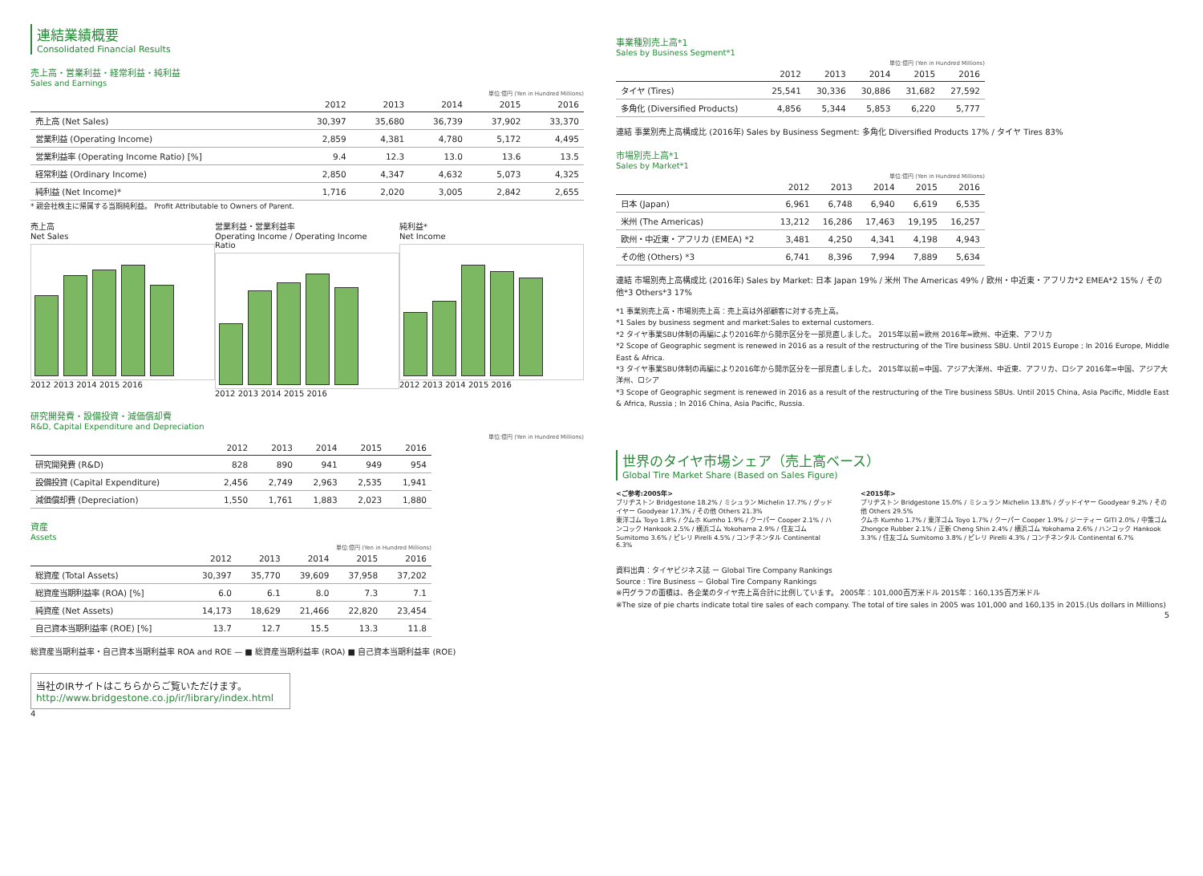連結業績概要
Consolidated Financial Results
売上高・営業利益・経常利益・純利益
Sales and Earnings
単位:億円 (Yen in Hundred Millions)
| | 2012 | 2013 | 2014 | 2015 | 2016 |
| --- | --- | --- | --- | --- | --- |
| 売上高 (Net Sales) | 30,397 | 35,680 | 36,739 | 37,902 | 33,370 |
| 営業利益 (Operating Income) | 2,859 | 4,381 | 4,780 | 5,172 | 4,495 |
| 営業利益率 (Operating Income Ratio) [%] | 9.4 | 12.3 | 13.0 | 13.6 | 13.5 |
| 経常利益 (Ordinary Income) | 2,850 | 4,347 | 4,632 | 5,073 | 4,325 |
| 純利益 (Net Income)* | 1,716 | 2,020 | 3,005 | 2,842 | 2,655 |
* 親会社株主に帰属する当期純利益。 Profit Attributable to Owners of Parent.
売上高
Net Sales
2012 2013 2014 2015 2016
営業利益・営業利益率
Operating Income / Operating Income Ratio
2012 2013 2014 2015 2016
純利益*
Net Income
2012 2013 2014 2015 2016
研究開発費・設備投資・減価償却費
R&D, Capital Expenditure and Depreciation
単位:億円 (Yen in Hundred Millions)
| | 2012 | 2013 | 2014 | 2015 | 2016 |
| --- | --- | --- | --- | --- | --- |
| 研究開発費 (R&D) | 828 | 890 | 941 | 949 | 954 |
| 設備投資 (Capital Expenditure) | 2,456 | 2,749 | 2,963 | 2,535 | 1,941 |
| 減価償却費 (Depreciation) | 1,550 | 1,761 | 1,883 | 2,023 | 1,880 |
資産
Assets
単位:億円 (Yen in Hundred Millions)
| | 2012 | 2013 | 2014 | 2015 | 2016 |
| --- | --- | --- | --- | --- | --- |
| 総資産 (Total Assets) | 30,397 | 35,770 | 39,609 | 37,958 | 37,202 |
| 総資産当期利益率 (ROA) [%] | 6.0 | 6.1 | 8.0 | 7.3 | 7.1 |
| 純資産 (Net Assets) | 14,173 | 18,629 | 21,466 | 22,820 | 23,454 |
| 自己資本当期利益率 (ROE) [%] | 13.7 | 12.7 | 15.5 | 13.3 | 11.8 |
総資産当期利益率・自己資本当期利益率 ROA and ROE — ■ 総資産当期利益率 (ROA) ■ 自己資本当期利益率 (ROE)
当社のIRサイトはこちらからご覧いただけます。
http://www.bridgestone.co.jp/ir/library/index.html
4
事業種別売上高*1
Sales by Business Segment*1
単位:億円 (Yen in Hundred Millions)
| | 2012 | 2013 | 2014 | 2015 | 2016 |
| --- | --- | --- | --- | --- | --- |
| タイヤ (Tires) | 25,541 | 30,336 | 30,886 | 31,682 | 27,592 |
| 多角化 (Diversified Products) | 4,856 | 5,344 | 5,853 | 6,220 | 5,777 |
連結 事業別売上高構成比 (2016年) Sales by Business Segment: 多角化 Diversified Products 17% / タイヤ Tires 83%
市場別売上高*1
Sales by Market*1
単位:億円 (Yen in Hundred Millions)
| | 2012 | 2013 | 2014 | 2015 | 2016 |
| --- | --- | --- | --- | --- | --- |
| 日本 (Japan) | 6,961 | 6,748 | 6,940 | 6,619 | 6,535 |
| 米州 (The Americas) | 13,212 | 16,286 | 17,463 | 19,195 | 16,257 |
| 欧州・中近東・アフリカ (EMEA) *2 | 3,481 | 4,250 | 4,341 | 4,198 | 4,943 |
| その他 (Others) *3 | 6,741 | 8,396 | 7,994 | 7,889 | 5,634 |
連結 市場別売上高構成比 (2016年) Sales by Market: 日本 Japan 19% / 米州 The Americas 49% / 欧州・中近東・アフリカ*2 EMEA*2 15% / その他*3 Others*3 17%
*1 事業別売上高・市場別売上高：売上高は外部顧客に対する売上高。
*1 Sales by business segment and market:Sales to external customers.
*2 タイヤ事業SBU体制の再編により2016年から開示区分を一部見直しました。 2015年以前=欧州 2016年=欧州、中近東、アフリカ
*2 Scope of Geographic segment is renewed in 2016 as a result of the restructuring of the Tire business SBU. Until 2015 Europe ; In 2016 Europe, Middle East & Africa.
*3 タイヤ事業SBU体制の再編により2016年から開示区分を一部見直しました。 2015年以前=中国、アジア大洋州、中近東、アフリカ、ロシア 2016年=中国、アジア大洋州、ロシア
*3 Scope of Geographic segment is renewed in 2016 as a result of the restructuring of the Tire business SBUs. Until 2015 China, Asia Pacific, Middle East & Africa, Russia ; In 2016 China, Asia Pacific, Russia.
世界のタイヤ市場シェア（売上高ベース）
Global Tire Market Share (Based on Sales Figure)
<ご参考:2005年>
ブリヂストン Bridgestone 18.2% / ミシュラン Michelin 17.7% / グッドイヤー Goodyear 17.3% / その他 Others 21.3%
東洋ゴム Toyo 1.8% / クムホ Kumho 1.9% / クーパー Cooper 2.1% / ハンコック Hankook 2.5% / 横浜ゴム Yokohama 2.9% / 住友ゴム Sumitomo 3.6% / ピレリ Pirelli 4.5% / コンチネンタル Continental 6.3%
<2015年>
ブリヂストン Bridgestone 15.0% / ミシュラン Michelin 13.8% / グッドイヤー Goodyear 9.2% / その他 Others 29.5%
クムホ Kumho 1.7% / 東洋ゴム Toyo 1.7% / クーパー Cooper 1.9% / ジーティー GITI 2.0% / 中策ゴム Zhongce Rubber 2.1% / 正新 Cheng Shin 2.4% / 横浜ゴム Yokohama 2.6% / ハンコック Hankook 3.3% / 住友ゴム Sumitomo 3.8% / ピレリ Pirelli 4.3% / コンチネンタル Continental 6.7%
資料出典：タイヤビジネス誌 ー Global Tire Company Rankings
Source : Tire Business − Global Tire Company Rankings
※円グラフの面積は、各企業のタイヤ売上高合計に比例しています。 2005年：101,000百万米ドル 2015年：160,135百万米ドル
※The size of pie charts indicate total tire sales of each company. The total of tire sales in 2005 was 101,000 and 160,135 in 2015.(Us dollars in Millions)
5